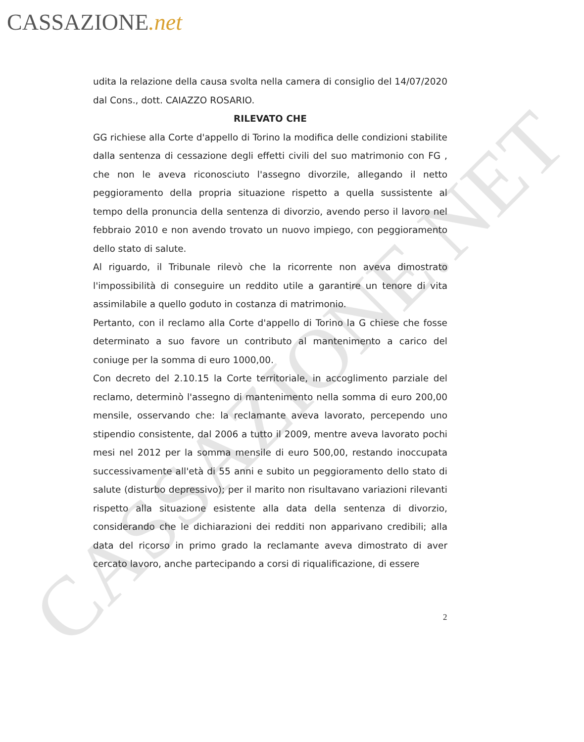CASSAZIONE.net
CASSAZIONE.NET
udita la relazione della causa svolta nella camera di consiglio del 14/07/2020 dal Cons., dott. CAIAZZO ROSARIO.
RILEVATO CHE
GG richiese alla Corte d'appello di Torino la modifica delle condizioni stabilite dalla sentenza di cessazione degli effetti civili del suo matrimonio con FG , che non le aveva riconosciuto l'assegno divorzile, allegando il netto peggioramento della propria situazione rispetto a quella sussistente al tempo della pronuncia della sentenza di divorzio, avendo perso il lavoro nel febbraio 2010 e non avendo trovato un nuovo impiego, con peggioramento dello stato di salute.
Al riguardo, il Tribunale rilevò che la ricorrente non aveva dimostrato l'impossibilità di conseguire un reddito utile a garantire un tenore di vita assimilabile a quello goduto in costanza di matrimonio.
Pertanto, con il reclamo alla Corte d'appello di Torino la G chiese che fosse determinato a suo favore un contributo al mantenimento a carico del coniuge per la somma di euro 1000,00.
Con decreto del 2.10.15 la Corte territoriale, in accoglimento parziale del reclamo, determinò l'assegno di mantenimento nella somma di euro 200,00 mensile, osservando che: la reclamante aveva lavorato, percependo uno stipendio consistente, dal 2006 a tutto il 2009, mentre aveva lavorato pochi mesi nel 2012 per la somma mensile di euro 500,00, restando inoccupata successivamente all'età di 55 anni e subito un peggioramento dello stato di salute (disturbo depressivo); per il marito non risultavano variazioni rilevanti rispetto alla situazione esistente alla data della sentenza di divorzio, considerando che le dichiarazioni dei redditi non apparivano credibili; alla data del ricorso in primo grado la reclamante aveva dimostrato di aver cercato lavoro, anche partecipando a corsi di riqualificazione, di essere
2